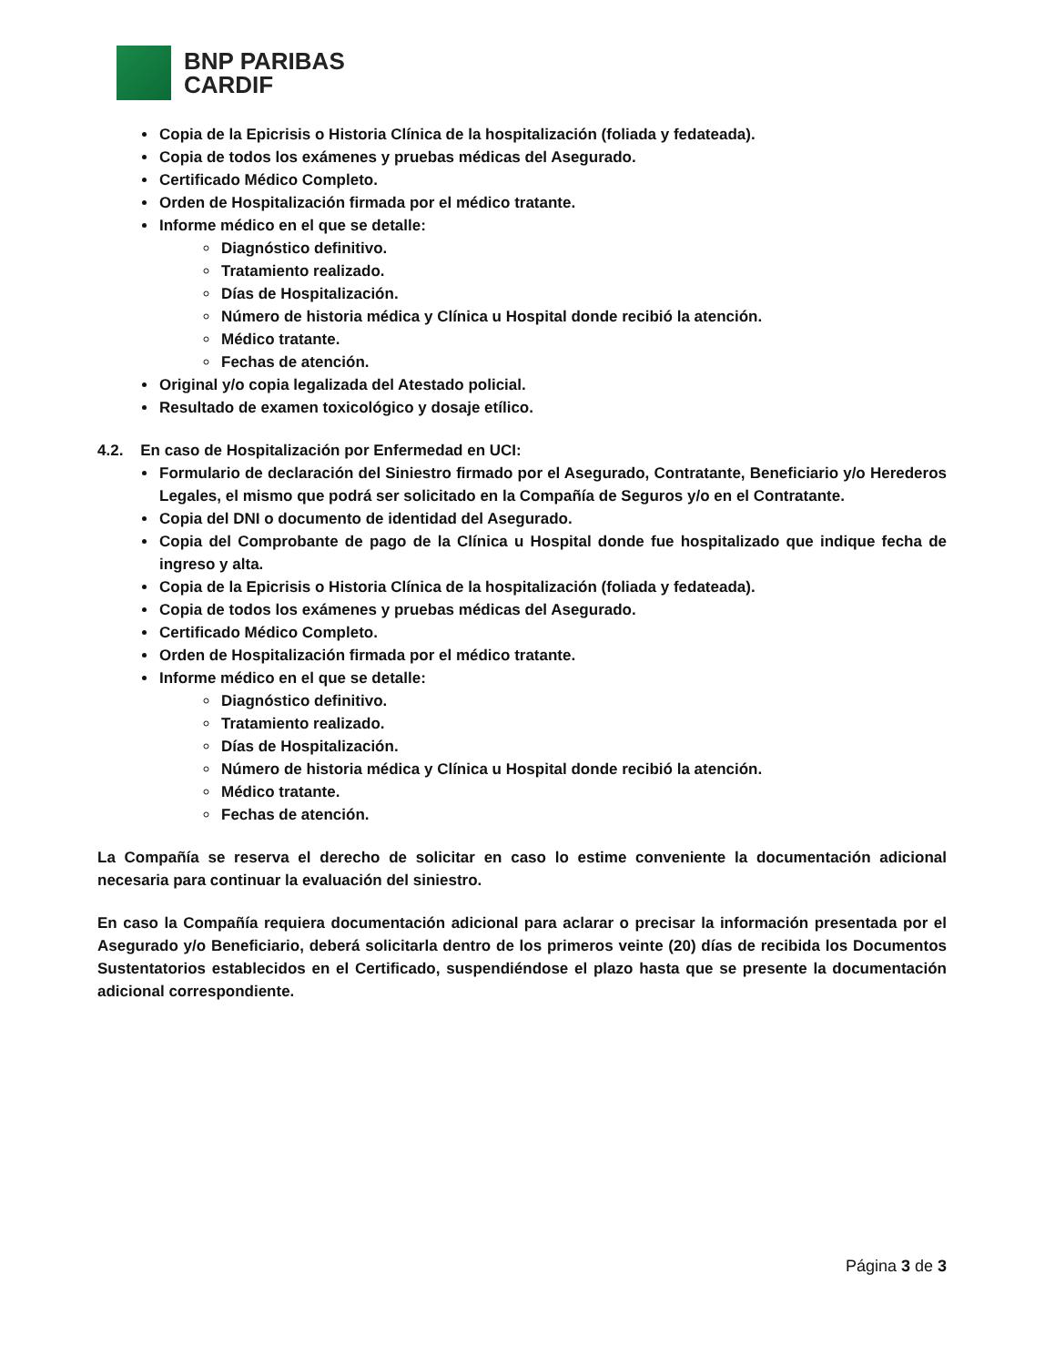BNP PARIBAS
CARDIF
Copia de la Epicrisis o Historia Clínica de la hospitalización (foliada y fedateada).
Copia de todos los exámenes y pruebas médicas del Asegurado.
Certificado Médico Completo.
Orden de Hospitalización firmada por el médico tratante.
Informe médico en el que se detalle:
Diagnóstico definitivo.
Tratamiento realizado.
Días de Hospitalización.
Número de historia médica y Clínica u Hospital donde recibió la atención.
Médico tratante.
Fechas de atención.
Original y/o copia legalizada del Atestado policial.
Resultado de examen toxicológico y dosaje etílico.
4.2. En caso de Hospitalización por Enfermedad en UCI:
Formulario de declaración del Siniestro firmado por el Asegurado, Contratante, Beneficiario y/o Herederos Legales, el mismo que podrá ser solicitado en la Compañía de Seguros y/o en el Contratante.
Copia del DNI o documento de identidad del Asegurado.
Copia del Comprobante de pago de la Clínica u Hospital donde fue hospitalizado que indique fecha de ingreso y alta.
Copia de la Epicrisis o Historia Clínica de la hospitalización (foliada y fedateada).
Copia de todos los exámenes y pruebas médicas del Asegurado.
Certificado Médico Completo.
Orden de Hospitalización firmada por el médico tratante.
Informe médico en el que se detalle:
Diagnóstico definitivo.
Tratamiento realizado.
Días de Hospitalización.
Número de historia médica y Clínica u Hospital donde recibió la atención.
Médico tratante.
Fechas de atención.
La Compañía se reserva el derecho de solicitar en caso lo estime conveniente la documentación adicional necesaria para continuar la evaluación del siniestro.
En caso la Compañía requiera documentación adicional para aclarar o precisar la información presentada por el Asegurado y/o Beneficiario, deberá solicitarla dentro de los primeros veinte (20) días de recibida los Documentos Sustentatorios establecidos en el Certificado, suspendiéndose el plazo hasta que se presente la documentación adicional correspondiente.
Página 3 de 3